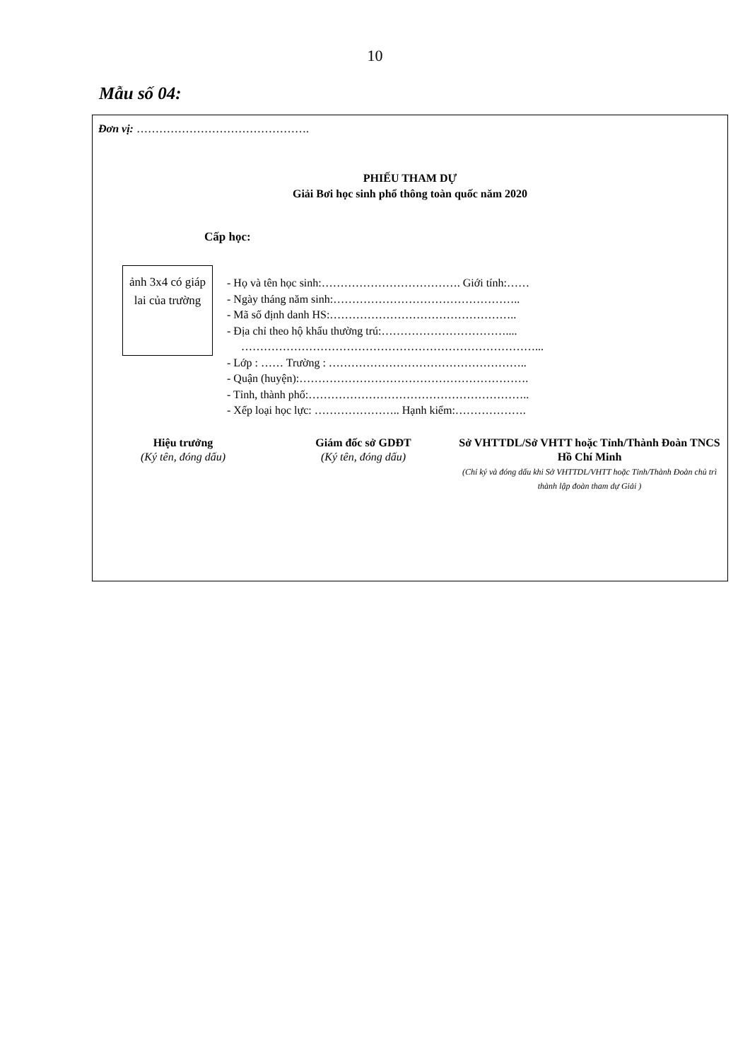10
Mẫu số 04:
Đơn vị: ……………………………………….
PHIẾU THAM DỰ
Giải Bơi học sinh phổ thông toàn quốc năm 2020
Cấp học:
ảnh 3x4 có giáp lai của trường
- Họ và tên học sinh:………………………………. Giới tính:……
- Ngày tháng năm sinh:…………………………………………..
- Mã số định danh HS:…………………………………………..
- Địa chỉ theo hộ khẩu thường trú:……………………………....
……………………………………………………………………...
- Lớp : …… Trường : ……………………………………………..
- Quận (huyện):…………………………………………………….
- Tỉnh, thành phố:…………………………………………………..
- Xếp loại học lực: ………………….. Hạnh kiểm:……………….
Hiệu trưởng
(Ký tên, đóng dấu)
Giám đốc sở GDĐT
(Ký tên, đóng dấu)
Sở VHTTDL/Sở VHTT hoặc Tỉnh/Thành Đoàn TNCS Hồ Chí Minh
(Chỉ ký và đóng dấu khi Sở VHTTDL/VHTT hoặc Tỉnh/Thành Đoàn chủ trì thành lập đoàn tham dự Giải )